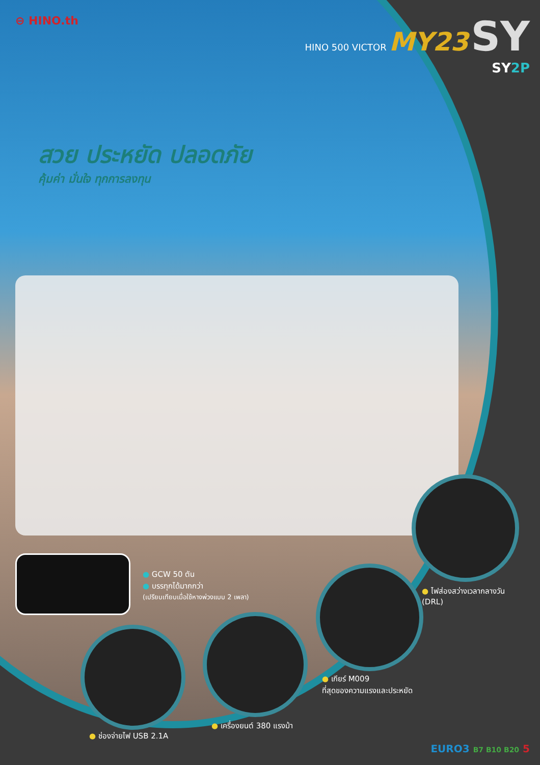⊖ HINO.th
HINO 500 VICTOR MY23 SY
SY2P
สวย ประหยัด ปลอดภัย
คุ้มค่า มั่นใจ ทุกการลงทุน
● GCW 50 ตัน
● บรรทุกได้มากกว่า
(เปรียบเทียบเมื่อใช้หางพ่วงแบบ 2 เพลา)
● ไฟส่องสว่างเวลากลางวัน
(DRL)
● เกียร์ M009
ที่สุดของความแรงและประหยัด
● เครื่องยนต์ 380 แรงม้า
● ช่องจ่ายไฟ USB 2.1A
EURO3 B7 B10 B20 5